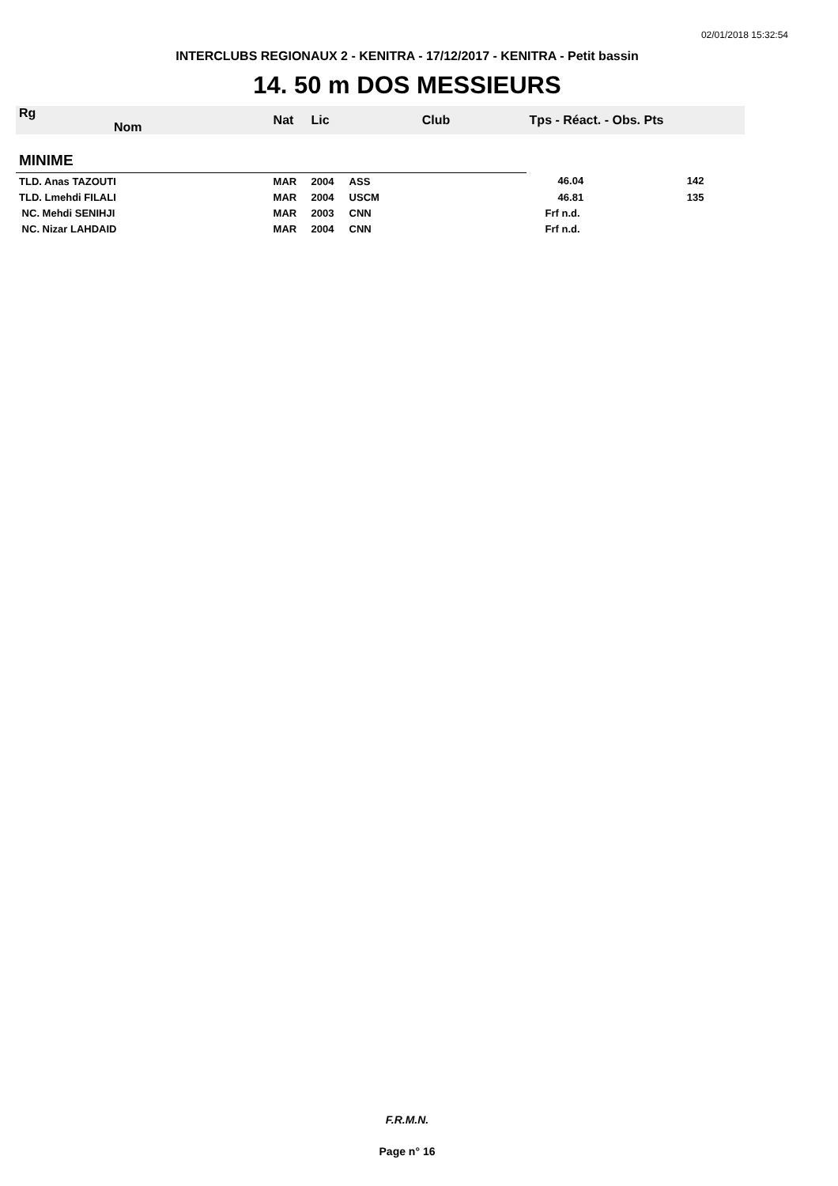02/01/2018 15:32:54
INTERCLUBS REGIONAUX 2 - KENITRA - 17/12/2017 - KENITRA - Petit bassin
14. 50 m DOS MESSIEURS
| Rg Nom | | Nat | Lic | Club | Tps - Réact. - Obs. Pts | |
| --- | --- | --- | --- | --- | --- | --- |
| MINIME | | | | | | |
| TLD. Anas TAZOUTI | | MAR | 2004 | ASS | 46.04 | 142 |
| TLD. Lmehdi FILALI | | MAR | 2004 | USCM | 46.81 | 135 |
| NC. Mehdi SENIHJI | | MAR | 2003 | CNN | Frf n.d. | |
| NC. Nizar LAHDAID | | MAR | 2004 | CNN | Frf n.d. | |
F.R.M.N.
Page n° 16